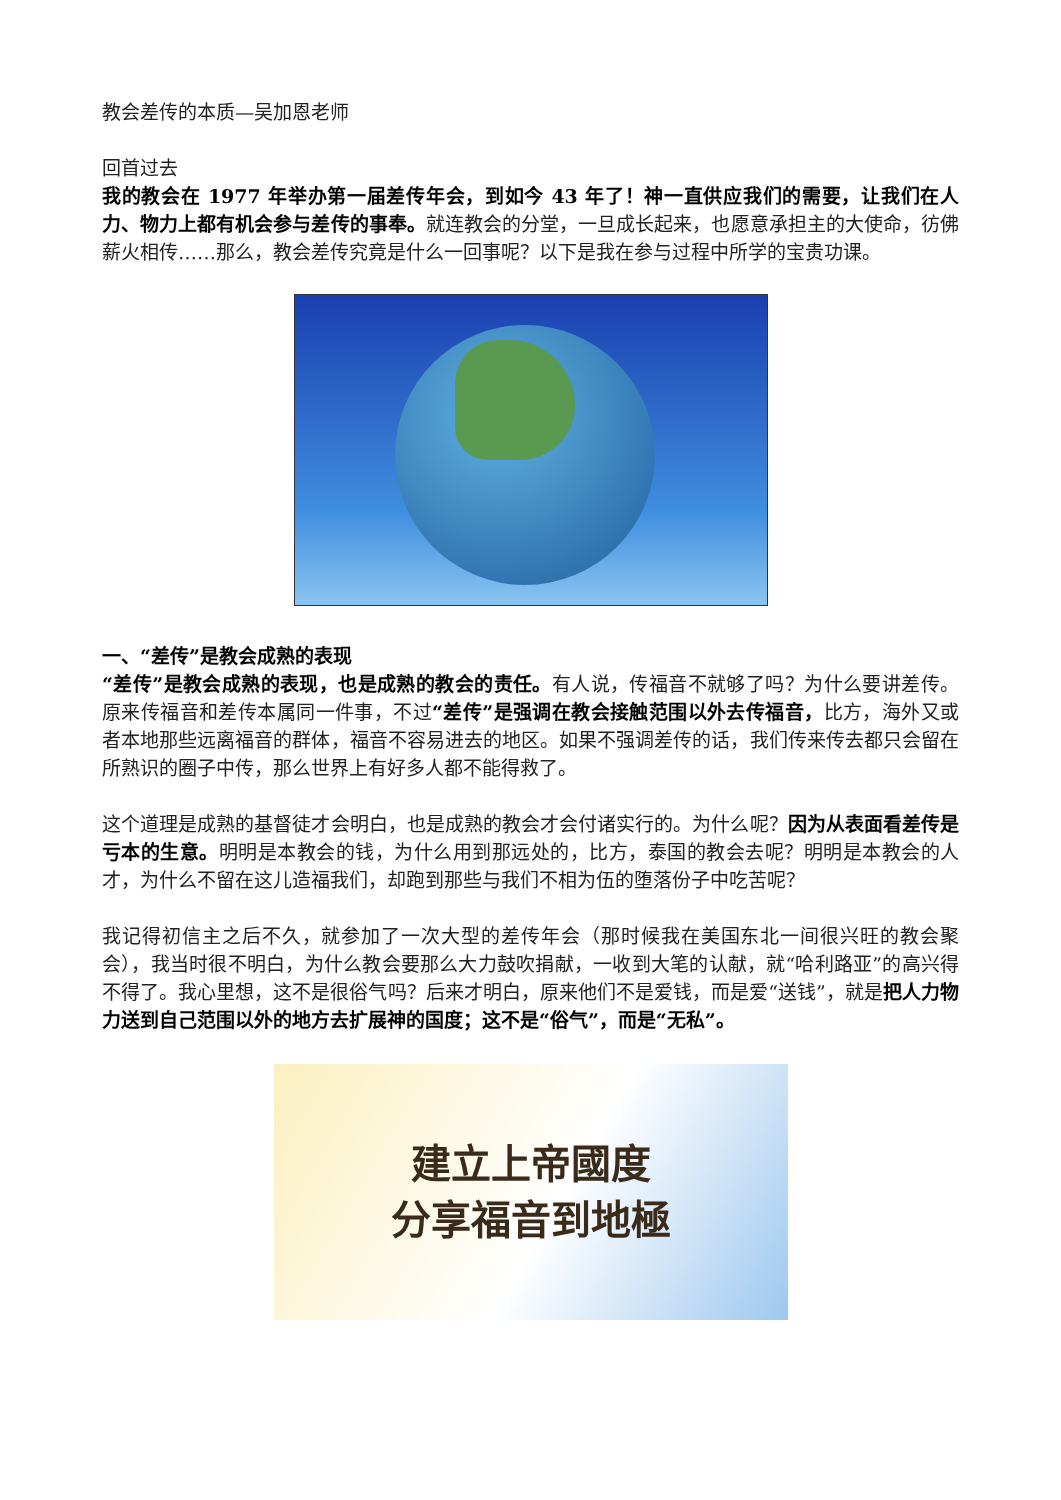教会差传的本质—吴加恩老师
回首过去
我的教会在 1977 年举办第一届差传年会，到如今 43 年了！神一直供应我们的需要，让我们在人力、物力上都有机会参与差传的事奉。就连教会的分堂，一旦成长起来，也愿意承担主的大使命，彷佛薪火相传……那么，教会差传究竟是什么一回事呢？以下是我在参与过程中所学的宝贵功课。
一、“差传”是教会成熟的表现
“差传”是教会成熟的表现，也是成熟的教会的责任。有人说，传福音不就够了吗？为什么要讲差传。原来传福音和差传本属同一件事，不过“差传”是强调在教会接触范围以外去传福音，比方，海外又或者本地那些远离福音的群体，福音不容易进去的地区。如果不强调差传的话，我们传来传去都只会留在所熟识的圈子中传，那么世界上有好多人都不能得救了。
这个道理是成熟的基督徒才会明白，也是成熟的教会才会付诸实行的。为什么呢？因为从表面看差传是亏本的生意。明明是本教会的钱，为什么用到那远处的，比方，泰国的教会去呢？明明是本教会的人才，为什么不留在这儿造福我们，却跑到那些与我们不相为伍的堕落份子中吃苦呢？
我记得初信主之后不久，就参加了一次大型的差传年会（那时候我在美国东北一间很兴旺的教会聚会），我当时很不明白，为什么教会要那么大力鼓吹捐献，一收到大笔的认献，就“哈利路亚”的高兴得不得了。我心里想，这不是很俗气吗？后来才明白，原来他们不是爱钱，而是爱“送钱”，就是把人力物力送到自己范围以外的地方去扩展神的国度；这不是“俗气”，而是“无私”。
建立上帝國度
分享福音到地極